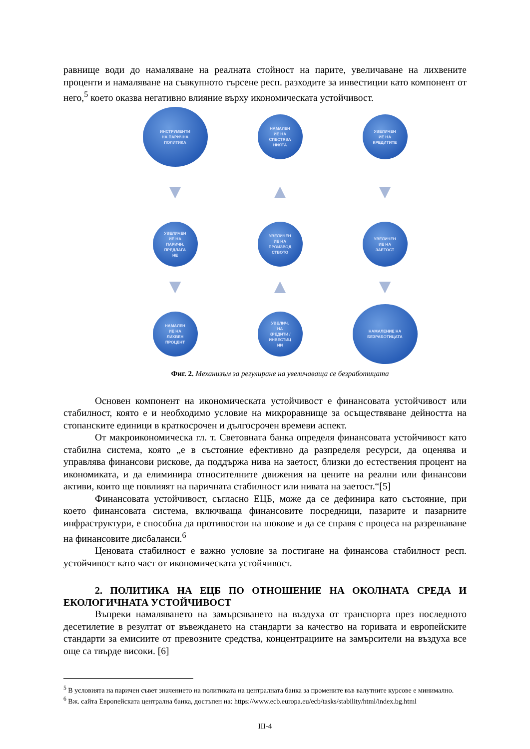равнище води до намаляване на реалната стойност на парите, увеличаване на лихвените проценти и намаляване на съвкупното търсене респ. разходите за инвестиции като компонент от него,<sup>5</sup> което оказва негативно влияние върху икономическата устойчивост.
ИНСТРУМЕНТИ
НА ПАРИЧНА
ПОЛИТИКА
НАМАЛЕН
ИЕ НА
СПЕСТЯВА
НИЯТА
УВЕЛИЧЕН
ИЕ НА
КРЕДИТИТЕ
▼
▲
▼
УВЕЛИЧЕН
ИЕ НА
ПАРИЧН.
ПРЕДЛАГА
НЕ
УВЕЛИЧЕН
ИЕ НА
ПРОИЗВОД
СТВОТО
УВЕЛИЧЕН
ИЕ НА
ЗАЕТОСТ
▼
▲
▼
НАМАЛЕН
ИЕ НА
ЛИХВЕН
ПРОЦЕНТ
УВЕЛИЧ.
НА
КРЕДИТИ /
ИНВЕСТИЦ
ИИ
НАМАЛЕНИЕ НА
БЕЗРАБОТИЦАТА
Фиг. 2. Механизъм за регулиране на увеличаваща се безработицата
Основен компонент на икономическата устойчивост е финансовата устойчивост или стабилност, която е и необходимо условие на микроравнище за осъществяване дейността на стопанските единици в краткосрочен и дългосрочен времеви аспект.
От макроикономическа гл. т. Световната банка определя финансовата устойчивост като стабилна система, която „е в състояние ефективно да разпределя ресурси, да оценява и управлява финансови рискове, да поддържа нива на заетост, близки до естествения процент на икономиката, и да елиминира относителните движения на цените на реални или финансови активи, които ще повлияят на паричната стабилност или нивата на заетост.“[5]
Финансовата устойчивост, съгласно ЕЦБ, може да се дефинира като състояние, при което финансовата система, включваща финансовите посредници, пазарите и пазарните инфраструктури, е способна да противостои на шокове и да се справя с процеса на разрешаване на финансовите дисбаланси.<sup>6</sup>
Ценовата стабилност е важно условие за постигане на финансова стабилност респ. устойчивост като част от икономическата устойчивост.
2. ПОЛИТИКА НА ЕЦБ ПО ОТНОШЕНИЕ НА ОКОЛНАТА СРЕДА И ЕКОЛОГИЧНАТА УСТОЙЧИВОСТ
Въпреки намаляването на замърсяването на въздуха от транспорта през последното десетилетие в резултат от въвеждането на стандарти за качество на горивата и европейските стандарти за емисиите от превозните средства, концентрациите на замърсители на въздуха все още са твърде високи. [6]
<sup>5</sup> В условията на паричен съвет значението на политиката на централната банка за промените във валутните курсове е минимално.
<sup>6</sup> Вж. сайта Европейската централна банка, достъпен на: https://www.ecb.europa.eu/ecb/tasks/stability/html/index.bg.html
III-4